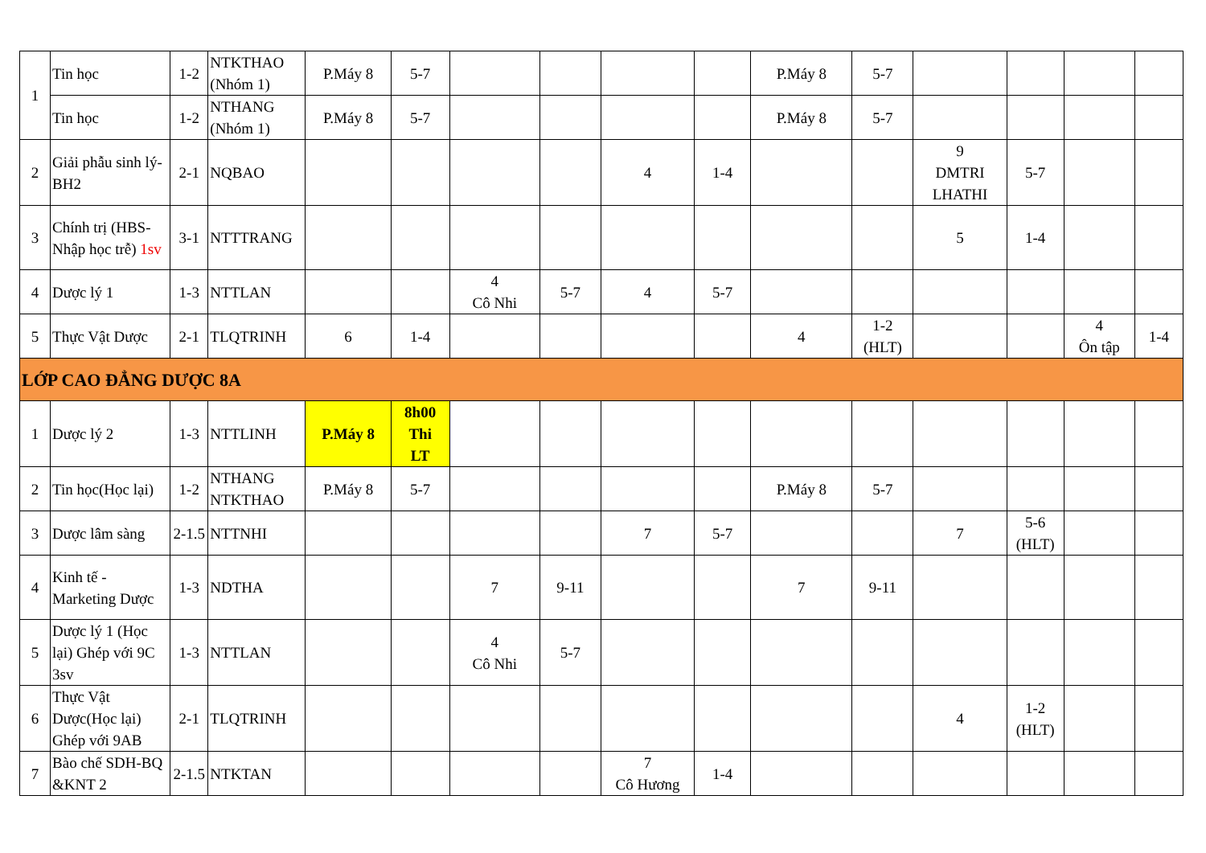| 1 | Tin học | 1-2 | NTKTHAO (Nhóm 1) | P.Máy 8 | 5-7 | | | | | P.Máy 8 | 5-7 | | | | |
| | Tin học | 1-2 | NTHANG (Nhóm 1) | P.Máy 8 | 5-7 | | | | | P.Máy 8 | 5-7 | | | | |
| 2 | Giải phẫu sinh lý-BH2 | 2-1 | NQBAO | | | | | 4 | 1-4 | | | 9 DMTRI LHATHI | 5-7 | | |
| 3 | Chính trị (HBS-Nhập học trễ) 1sv | 3-1 | NTTTRANG | | | | | | | | | 5 | 1-4 | | |
| 4 | Dược lý 1 | 1-3 | NTTLAN | | | 4 Cô Nhi | 5-7 | 4 | 5-7 | | | | | | |
| 5 | Thực Vật Dược | 2-1 | TLQTRINH | 6 | 1-4 | | | | | 4 | 1-2 (HLT) | | | 4 Ôn tập | 1-4 |
| LỚP CAO ĐẲNG DƯỢC 8A | | | | | | | | | | | | | | | |
| 1 | Dược lý 2 | 1-3 | NTTLINH | P.Máy 8 | 8h00 Thi LT | | | | | | | | | | |
| 2 | Tin học(Học lại) | 1-2 | NTHANG NTKTHAO | P.Máy 8 | 5-7 | | | | | P.Máy 8 | 5-7 | | | | |
| 3 | Dược lâm sàng | 2-1.5 | NTTNHI | | | | | 7 | 5-7 | | | 7 | 5-6 (HLT) | | |
| 4 | Kinh tế - Marketing Dược | 1-3 | NDTHA | | | 7 | 9-11 | | | 7 | 9-11 | | | | |
| 5 | Dược lý 1 (Học lại) Ghép với 9C 3sv | 1-3 | NTTLAN | | | 4 Cô Nhi | 5-7 | | | | | | | | |
| 6 | Thực Vật Dược(Học lại) Ghép với 9AB | 2-1 | TLQTRINH | | | | | | | | | 4 | 1-2 (HLT) | | |
| 7 | Bào chế SDH-BQ &KNT 2 | 2-1.5 | NTKTAN | | | | | 7 Cô Hương | 1-4 | | | | | | |